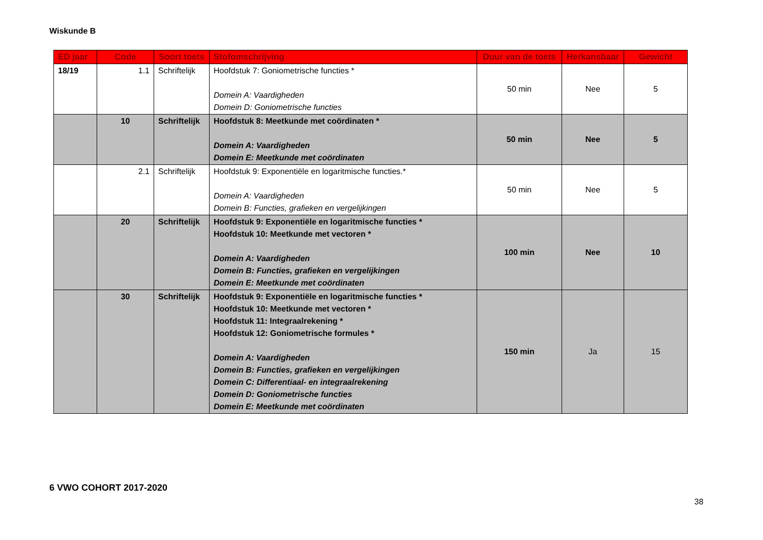Wiskunde B
| ED jaar | Code | Soort toets | Stofomschrijving | Duur van de toets | Herkansbaar | Gewicht |
| --- | --- | --- | --- | --- | --- | --- |
| 18/19 | 1.1 | Schriftelijk | Hoofdstuk 7: Goniometrische functies * Domein A: Vaardigheden Domein D: Goniometrische functies | 50 min | Nee | 5 |
| | 10 | Schriftelijk | Hoofdstuk 8: Meetkunde met coördinaten * Domein A: Vaardigheden Domein E: Meetkunde met coördinaten | 50 min | Nee | 5 |
| | 2.1 | Schriftelijk | Hoofdstuk 9: Exponentiële en logaritmische functies.* Domein A: Vaardigheden Domein B: Functies, grafieken en vergelijkingen | 50 min | Nee | 5 |
| | 20 | Schriftelijk | Hoofdstuk 9: Exponentiële en logaritmische functies * Hoofdstuk 10: Meetkunde met vectoren * Domein A: Vaardigheden Domein B: Functies, grafieken en vergelijkingen Domein E: Meetkunde met coördinaten | 100 min | Nee | 10 |
| | 30 | Schriftelijk | Hoofdstuk 9: Exponentiële en logaritmische functies * Hoofdstuk 10: Meetkunde met vectoren * Hoofdstuk 11: Integraalrekening * Hoofdstuk 12: Goniometrische formules * Domein A: Vaardigheden Domein B: Functies, grafieken en vergelijkingen Domein C: Differentiaal- en integraalrekening Domein D: Goniometrische functies Domein E: Meetkunde met coördinaten | 150 min | Ja | 15 |
6 VWO COHORT 2017-2020
38